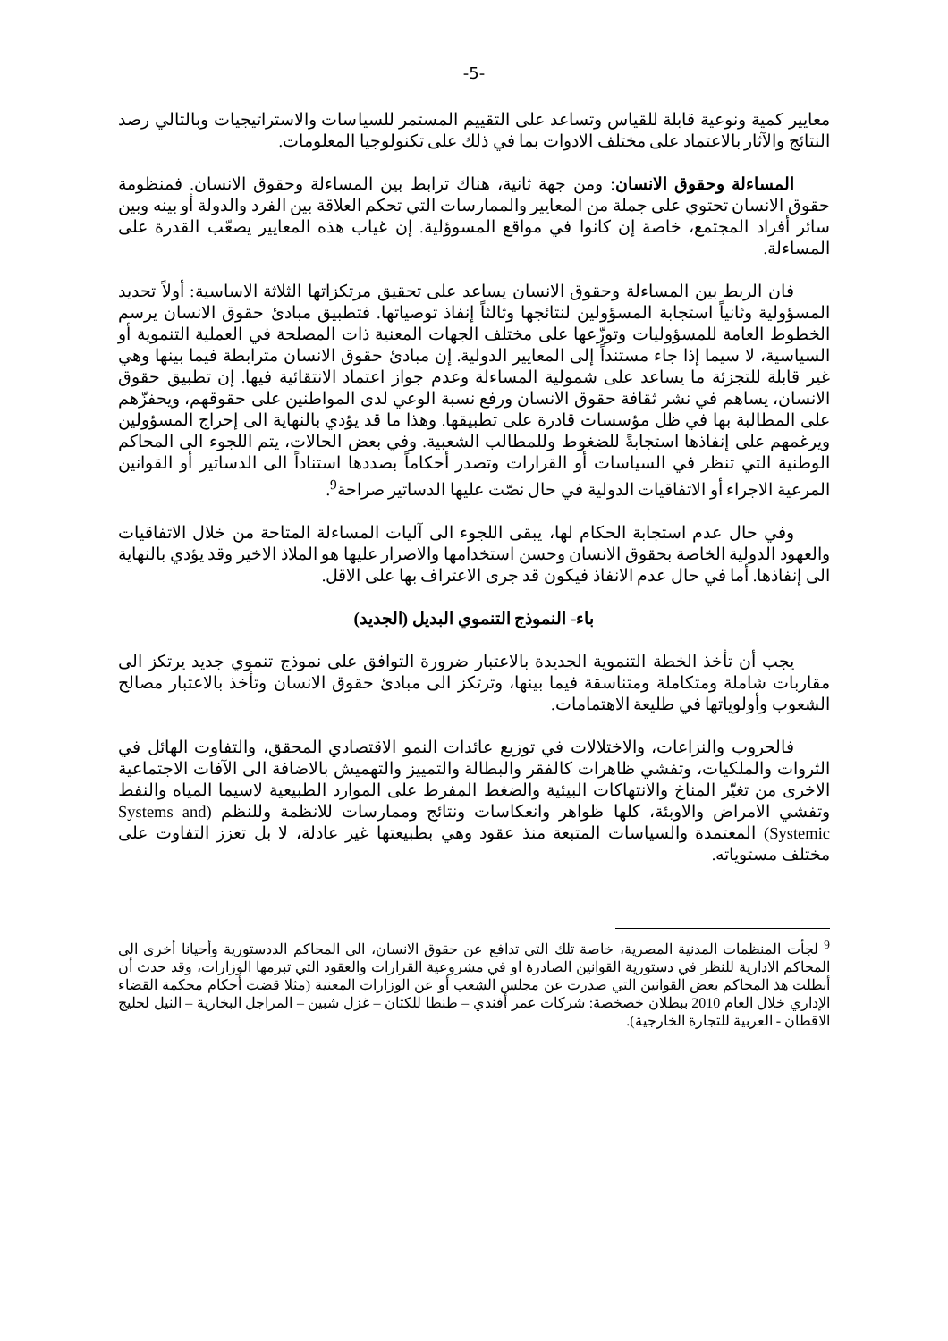-5-
معايير كمية ونوعية قابلة للقياس وتساعد على التقييم المستمر للسياسات والاستراتيجيات وبالتالي رصد النتائج والآثار بالاعتماد على مختلف الادوات بما في ذلك على تكنولوجيا المعلومات.
المساءلة وحقوق الانسان: ومن جهة ثانية، هناك ترابط بين المساءلة وحقوق الانسان. فمنظومة حقوق الانسان تحتوي على جملة من المعايير والممارسات التي تحكم العلاقة بين الفرد والدولة أو بينه وبين سائر أفراد المجتمع، خاصة إن كانوا في مواقع المسوؤلية. إن غياب هذه المعايير يصعّب القدرة على المساءلة.
فان الربط بين المساءلة وحقوق الانسان يساعد على تحقيق مرتكزاتها الثلاثة الاساسية: أولاً تحديد المسؤولية وثانياً استجابة المسؤولين لنتائجها وثالثاً إنفاذ توصياتها. فتطبيق مبادئ حقوق الانسان يرسم الخطوط العامة للمسؤوليات وتوزّعها على مختلف الجهات المعنية ذات المصلحة في العملية التنموية أو السياسية، لا سيما إذا جاء مستنداً إلى المعايير الدولية. إن مبادئ حقوق الانسان مترابطة فيما بينها وهي غير قابلة للتجزئة ما يساعد على شمولية المساءلة وعدم جواز اعتماد الانتقائية فيها. إن تطبيق حقوق الانسان، يساهم في نشر ثقافة حقوق الانسان ورفع نسبة الوعي لدى المواطنين على حقوقهم، ويحفزّهم على المطالبة بها في ظل مؤسسات قادرة على تطبيقها. وهذا ما قد يؤدي بالنهاية الى إحراج المسؤولين ويرغمهم على إنفاذها استجابةً للضغوط وللمطالب الشعبية. وفي بعض الحالات، يتم اللجوء الى المحاكم الوطنية التي تنظر في السياسات أو القرارات وتصدر أحكاماً بصددها استناداً الى الدساتير أو القوانين المرعية الاجراء أو الاتفاقيات الدولية في حال نصّت عليها الدساتير صراحة<sup>9</sup>.
وفي حال عدم استجابة الحكام لها، يبقى اللجوء الى آليات المساءلة المتاحة من خلال الاتفاقيات والعهود الدولية الخاصة بحقوق الانسان وحسن استخدامها والاصرار عليها هو الملاذ الاخير وقد يؤدي بالنهاية الى إنفاذها. أما في حال عدم الانفاذ فيكون قد جرى الاعتراف بها على الاقل.
باء- النموذج التنموي البديل (الجديد)
يجب أن تأخذ الخطة التنموية الجديدة بالاعتبار ضرورة التوافق على نموذج تنموي جديد يرتكز الى مقاربات شاملة ومتكاملة ومتناسقة فيما بينها، وترتكز الى مبادئ حقوق الانسان وتأخذ بالاعتبار مصالح الشعوب وأولوياتها في طليعة الاهتمامات.
فالحروب والنزاعات، والاختلالات في توزيع عائدات النمو الاقتصادي المحقق، والتفاوت الهائل في الثروات والملكيات، وتفشي ظاهرات كالفقر والبطالة والتمييز والتهميش بالاضافة الى الآفات الاجتماعية الاخرى من تغيّر المناخ والانتهاكات البيئية والضغط المفرط على الموارد الطبيعية لاسيما المياه والنفط وتفشي الامراض والاوبئة، كلها ظواهر وانعكاسات ونتائج وممارسات للانظمة وللنظم (Systems and Systemic) المعتمدة والسياسات المتبعة منذ عقود وهي بطبيعتها غير عادلة، لا بل تعزز التفاوت على مختلف مستوياته.
<sup>9</sup> لجأت المنظمات المدنية المصرية، خاصة تلك التي تدافع عن حقوق الانسان، الى المحاكم الددستورية وأحيانا أخرى الى المحاكم الادارية للنظر في دستورية القوانين الصادرة او في مشروعية القرارات والعقود التي تبرمها الوزارات، وقد حدث أن أبطلت هذ المحاكم بعض القوانين التي صدرت عن مجلس الشعب أو عن الوزارات المعنية (مثلا قضت أحكام محكمة القضاء الإداري خلال العام 2010 ببطلان خصخصة: شركات عمر أفندي – طنطا للكتان – غزل شبين – المراجل البخارية – النيل لحليج الاقطان - العربية للتجارة الخارجية).